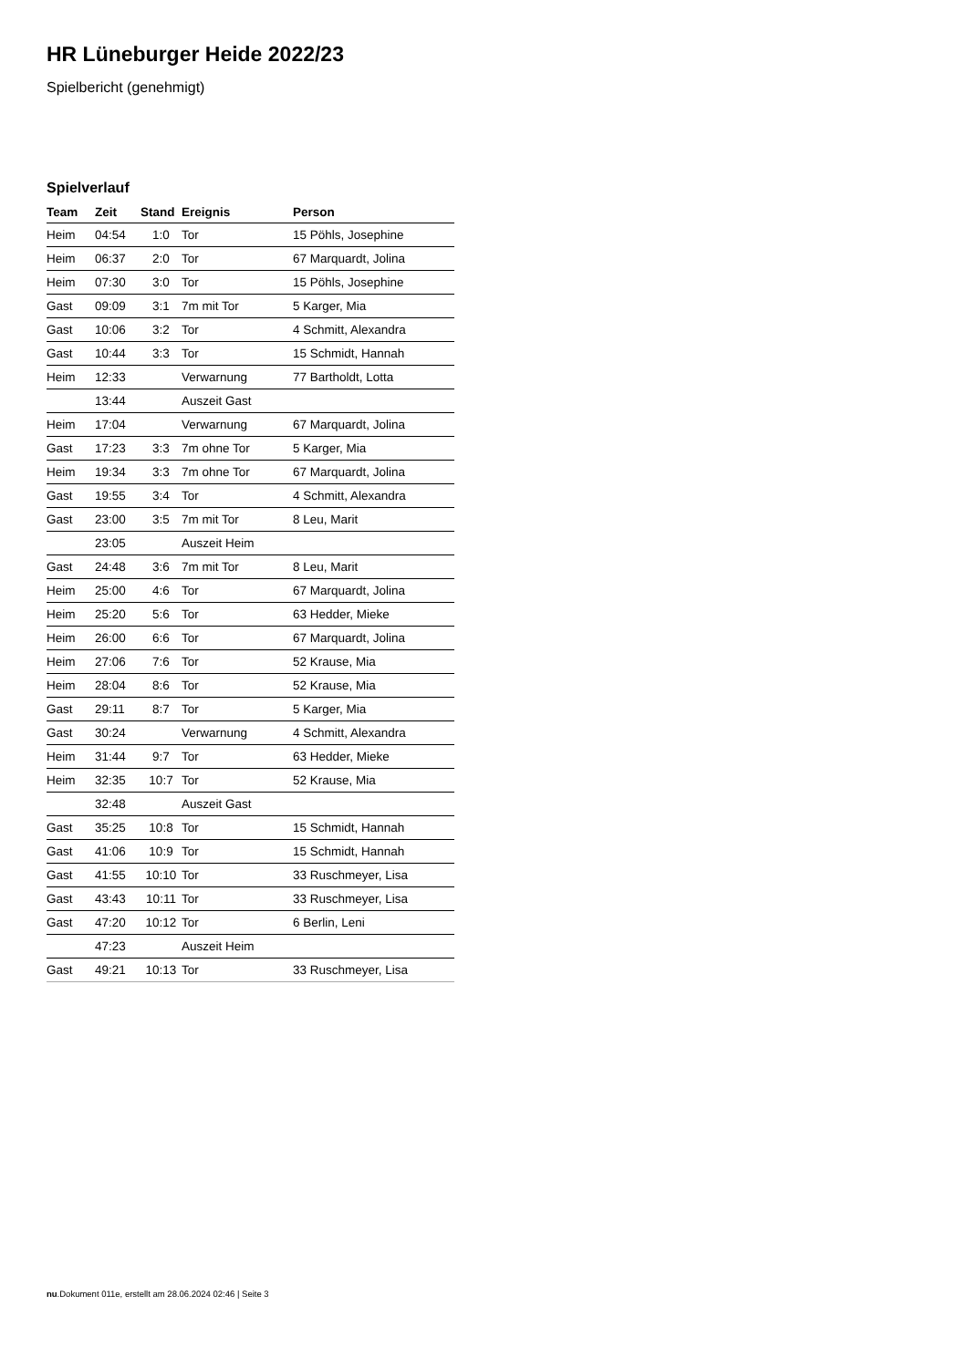HR Lüneburger Heide 2022/23
Spielbericht (genehmigt)
Spielverlauf
| Team | Zeit | Stand | Ereignis | Person |
| --- | --- | --- | --- | --- |
| Heim | 04:54 | 1:0 | Tor | 15 Pöhls, Josephine |
| Heim | 06:37 | 2:0 | Tor | 67 Marquardt, Jolina |
| Heim | 07:30 | 3:0 | Tor | 15 Pöhls, Josephine |
| Gast | 09:09 | 3:1 | 7m mit Tor | 5 Karger, Mia |
| Gast | 10:06 | 3:2 | Tor | 4 Schmitt, Alexandra |
| Gast | 10:44 | 3:3 | Tor | 15 Schmidt, Hannah |
| Heim | 12:33 | | Verwarnung | 77 Bartholdt, Lotta |
| | 13:44 | | Auszeit Gast | |
| Heim | 17:04 | | Verwarnung | 67 Marquardt, Jolina |
| Gast | 17:23 | 3:3 | 7m ohne Tor | 5 Karger, Mia |
| Heim | 19:34 | 3:3 | 7m ohne Tor | 67 Marquardt, Jolina |
| Gast | 19:55 | 3:4 | Tor | 4 Schmitt, Alexandra |
| Gast | 23:00 | 3:5 | 7m mit Tor | 8 Leu, Marit |
| | 23:05 | | Auszeit Heim | |
| Gast | 24:48 | 3:6 | 7m mit Tor | 8 Leu, Marit |
| Heim | 25:00 | 4:6 | Tor | 67 Marquardt, Jolina |
| Heim | 25:20 | 5:6 | Tor | 63 Hedder, Mieke |
| Heim | 26:00 | 6:6 | Tor | 67 Marquardt, Jolina |
| Heim | 27:06 | 7:6 | Tor | 52 Krause, Mia |
| Heim | 28:04 | 8:6 | Tor | 52 Krause, Mia |
| Gast | 29:11 | 8:7 | Tor | 5 Karger, Mia |
| Gast | 30:24 | | Verwarnung | 4 Schmitt, Alexandra |
| Heim | 31:44 | 9:7 | Tor | 63 Hedder, Mieke |
| Heim | 32:35 | 10:7 | Tor | 52 Krause, Mia |
| | 32:48 | | Auszeit Gast | |
| Gast | 35:25 | 10:8 | Tor | 15 Schmidt, Hannah |
| Gast | 41:06 | 10:9 | Tor | 15 Schmidt, Hannah |
| Gast | 41:55 | 10:10 | Tor | 33 Ruschmeyer, Lisa |
| Gast | 43:43 | 10:11 | Tor | 33 Ruschmeyer, Lisa |
| Gast | 47:20 | 10:12 | Tor | 6 Berlin, Leni |
| | 47:23 | | Auszeit Heim | |
| Gast | 49:21 | 10:13 | Tor | 33 Ruschmeyer, Lisa |
nu.Dokument 011e, erstellt am 28.06.2024 02:46 | Seite 3